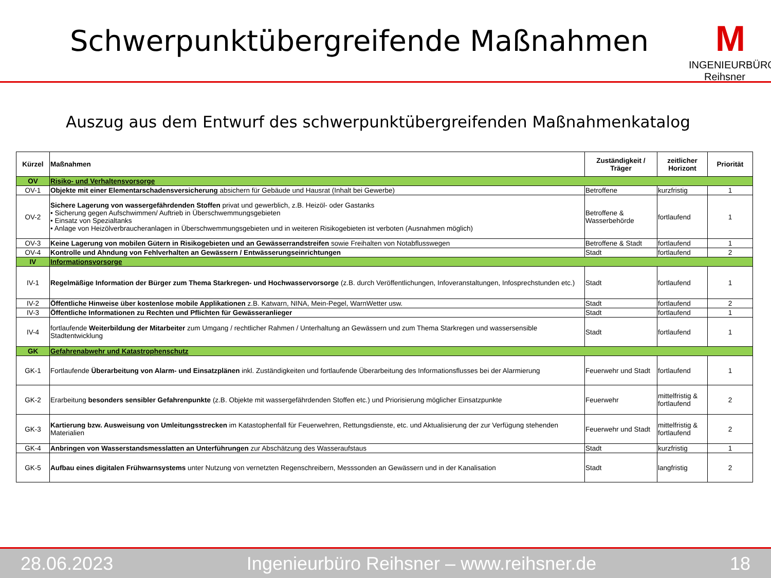Schwerpunktübergreifende Maßnahmen
M
INGENIEURBÜRO Reihsner
Auszug aus dem Entwurf des schwerpunktübergreifenden Maßnahmenkatalog
| Kürzel | Maßnahmen | Zuständigkeit / Träger | zeitlicher Horizont | Priorität |
| --- | --- | --- | --- | --- |
| OV | Risiko- und Verhaltensvorsorge | | | |
| OV-1 | Objekte mit einer Elementarschadensversicherung absichern für Gebäude und Hausrat (Inhalt bei Gewerbe) | Betroffene | kurzfristig | 1 |
| OV-2 | Sichere Lagerung von wassergefährdenden Stoffen privat und gewerblich, z.B. Heizöl- oder Gastanks • Sicherung gegen Aufschwimmen/ Auftrieb in Überschwemmungsgebieten • Einsatz von Spezialtanks • Anlage von Heizölverbraucheranlagen in Überschwemmungsgebieten und in weiteren Risikogebieten ist verboten (Ausnahmen möglich) | Betroffene & Wasserbehörde | fortlaufend | 1 |
| OV-3 | Keine Lagerung von mobilen Gütern in Risikogebieten und an Gewässerrandstreifen sowie Freihalten von Notabflusswegen | Betroffene & Stadt | fortlaufend | 1 |
| OV-4 | Kontrolle und Ahndung von Fehlverhalten an Gewässern / Entwässerungseinrichtungen | Stadt | fortlaufend | 2 |
| IV | Informationsvorsorge | | | |
| IV-1 | Regelmäßige Information der Bürger zum Thema Starkregen- und Hochwasservorsorge (z.B. durch Veröffentlichungen, Infoveranstaltungen, Infosprechstunden etc.) | Stadt | fortlaufend | 1 |
| IV-2 | Öffentliche Hinweise über kostenlose mobile Applikationen z.B. Katwarn, NINA, Mein-Pegel, WarnWetter usw. | Stadt | fortlaufend | 2 |
| IV-3 | Öffentliche Informationen zu Rechten und Pflichten für Gewässeranlieger | Stadt | fortlaufend | 1 |
| IV-4 | fortlaufende Weiterbildung der Mitarbeiter zum Umgang / rechtlicher Rahmen / Unterhaltung an Gewässern und zum Thema Starkregen und wassersensible Stadtentwicklung | Stadt | fortlaufend | 1 |
| GK | Gefahrenabwehr und Katastrophenschutz | | | |
| GK-1 | Fortlaufende Überarbeitung von Alarm- und Einsatzplänen inkl. Zuständigkeiten und fortlaufende Überarbeitung des Informationsflusses bei der Alarmierung | Feuerwehr und Stadt | fortlaufend | 1 |
| GK-2 | Erarbeitung besonders sensibler Gefahrenpunkte (z.B. Objekte mit wassergefährdenden Stoffen etc.) und Priorisierung möglicher Einsatzpunkte | Feuerwehr | mittelfristig & fortlaufend | 2 |
| GK-3 | Kartierung bzw. Ausweisung von Umleitungsstrecken im Katastophenfall für Feuerwehren, Rettungsdienste, etc. und Aktualisierung der zur Verfügung stehenden Materialien | Feuerwehr und Stadt | mittelfristig & fortlaufend | 2 |
| GK-4 | Anbringen von Wasserstandsmesslatten an Unterführungen zur Abschätzung des Wasseraufstaus | Stadt | kurzfristig | 1 |
| GK-5 | Aufbau eines digitalen Frühwarnsystems unter Nutzung von vernetzten Regenschreibern, Messsonden an Gewässern und in der Kanalisation | Stadt | langfristig | 2 |
28.06.2023 Ingenieurbüro Reihsner – www.reihsner.de 18